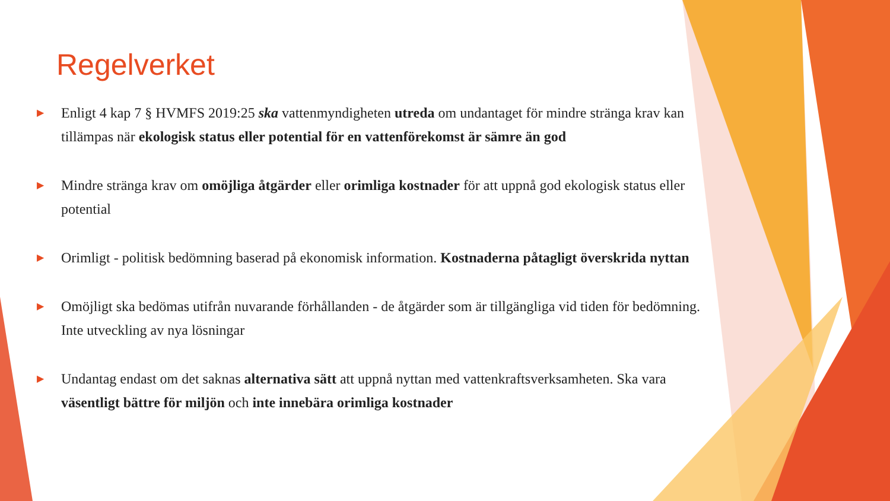Regelverket
▶ Enligt 4 kap 7 § HVMFS 2019:25 ska vattenmyndigheten utreda om undantaget för mindre stränga krav kan tillämpas när ekologisk status eller potential för en vattenförekomst är sämre än god
▶ Mindre stränga krav om omöjliga åtgärder eller orimliga kostnader för att uppnå god ekologisk status eller potential
▶ Orimligt - politisk bedömning baserad på ekonomisk information. Kostnaderna påtagligt överskrida nyttan
▶ Omöjligt ska bedömas utifrån nuvarande förhållanden - de åtgärder som är tillgängliga vid tiden för bedömning. Inte utveckling av nya lösningar
▶ Undantag endast om det saknas alternativa sätt att uppnå nyttan med vattenkraftsverksamheten. Ska vara väsentligt bättre för miljön och inte innebära orimliga kostnader